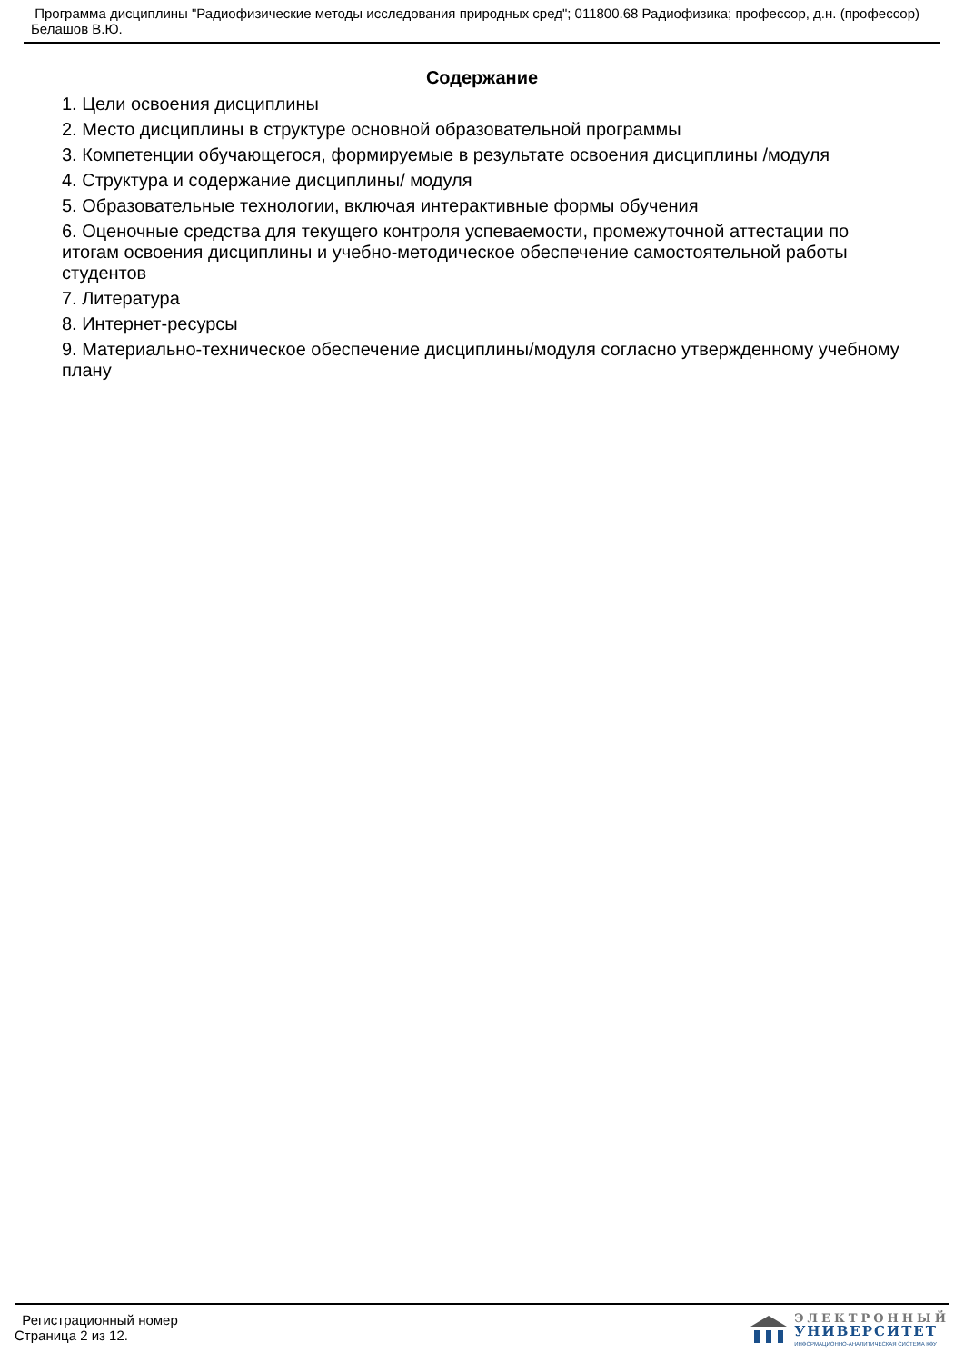Программа дисциплины "Радиофизические методы исследования природных сред"; 011800.68 Радиофизика; профессор, д.н. (профессор) Белашов В.Ю.
Содержание
1. Цели освоения дисциплины
2. Место дисциплины в структуре основной образовательной программы
3. Компетенции обучающегося, формируемые в результате освоения дисциплины /модуля
4. Структура и содержание дисциплины/ модуля
5. Образовательные технологии, включая интерактивные формы обучения
6. Оценочные средства для текущего контроля успеваемости, промежуточной аттестации по итогам освоения дисциплины и учебно-методическое обеспечение самостоятельной работы студентов
7. Литература
8. Интернет-ресурсы
9. Материально-техническое обеспечение дисциплины/модуля согласно утвержденному учебному плану
Регистрационный номер
Страница 2 из 12.
ЭЛЕКТРОННЫЙ
УНИВЕРСИТЕТ
ИНФОРМАЦИОННО-АНАЛИТИЧЕСКАЯ СИСТЕМА КФУ